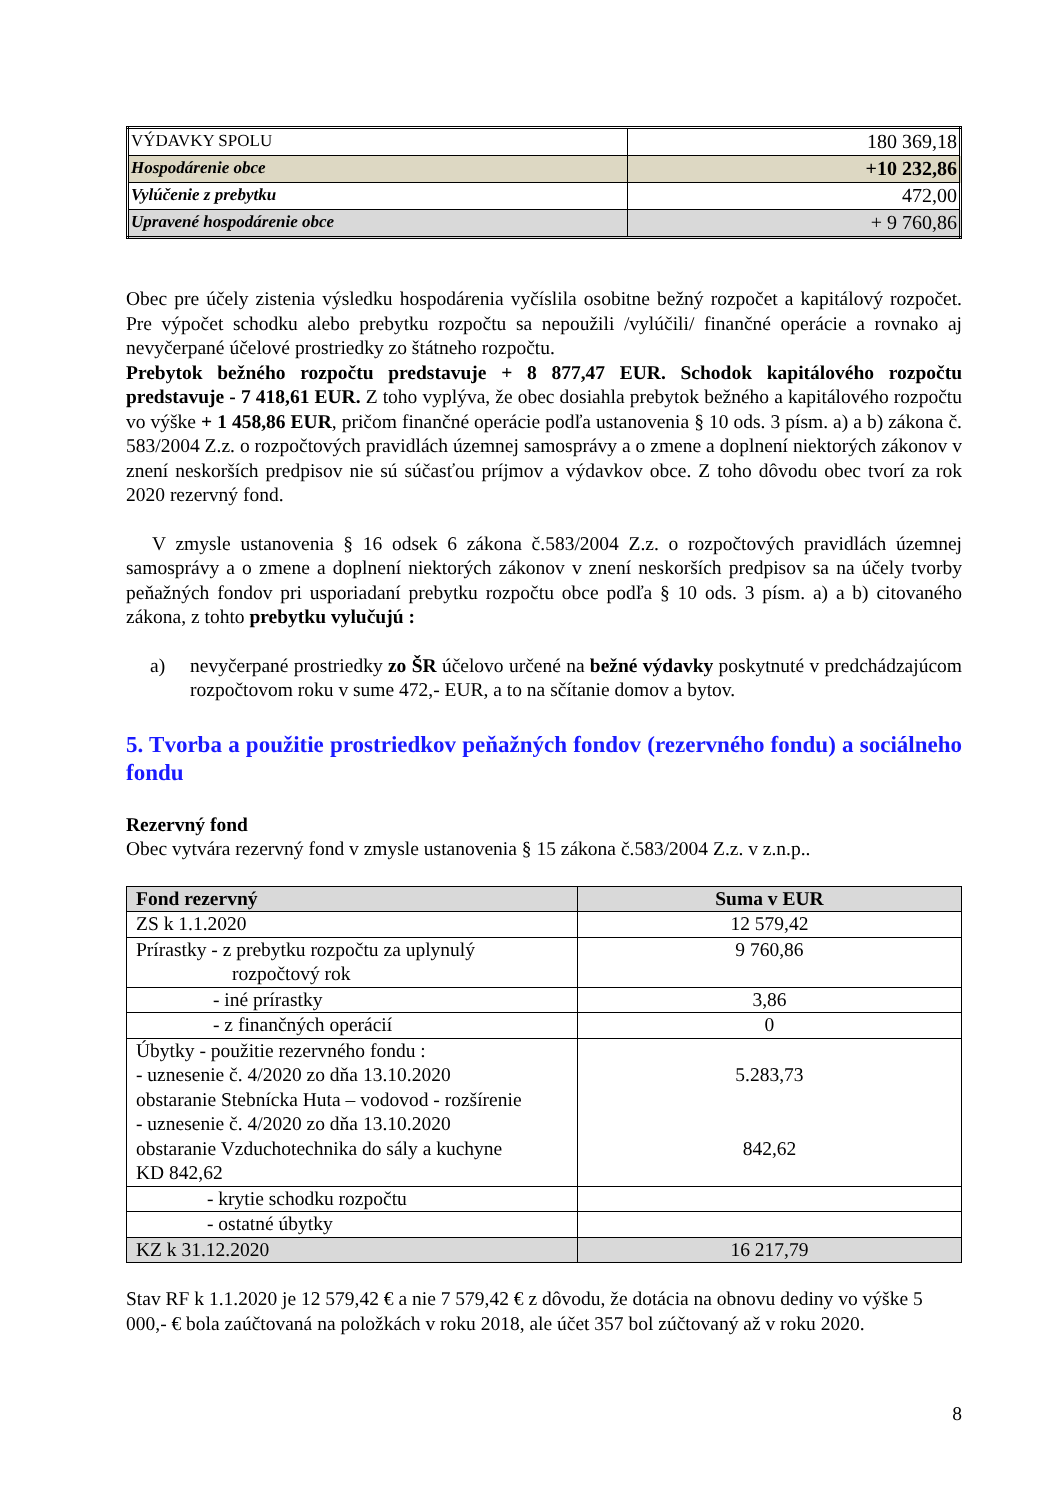| VÝDAVKY SPOLU | 180 369,18 |
| Hospodárenie obce | +10 232,86 |
| Vylúčenie z prebytku | 472,00 |
| Upravené hospodárenie obce | + 9 760,86 |
Obec pre účely zistenia výsledku hospodárenia vyčíslila osobitne bežný rozpočet a kapitálový rozpočet. Pre výpočet schodku alebo prebytku rozpočtu sa nepoužili /vylúčili/ finančné operácie a rovnako aj nevyčerpané účelové prostriedky zo štátneho rozpočtu.
Prebytok bežného rozpočtu predstavuje + 8 877,47 EUR. Schodok kapitálového rozpočtu predstavuje - 7 418,61 EUR. Z toho vyplýva, že obec dosiahla prebytok bežného a kapitálového rozpočtu vo výške + 1 458,86 EUR, pričom finančné operácie podľa ustanovenia § 10 ods. 3 písm. a) a b) zákona č. 583/2004 Z.z. o rozpočtových pravidlách územnej samosprávy a o zmene a doplnení niektorých zákonov v znení neskorších predpisov nie sú súčasťou príjmov a výdavkov obce. Z toho dôvodu obec tvorí za rok 2020 rezervný fond.
V zmysle ustanovenia § 16 odsek 6 zákona č.583/2004 Z.z. o rozpočtových pravidlách územnej samosprávy a o zmene a doplnení niektorých zákonov v znení neskorších predpisov sa na účely tvorby peňažných fondov pri usporiadaní prebytku rozpočtu obce podľa § 10 ods. 3 písm. a) a b) citovaného zákona, z tohto prebytku vylučujú :
a) nevyčerpané prostriedky zo ŠR účelovo určené na bežné výdavky poskytnuté v predchádzajúcom rozpočtovom roku v sume 472,- EUR, a to na sčítanie domov a bytov.
5. Tvorba a použitie prostriedkov peňažných fondov (rezervného fondu) a sociálneho fondu
Rezervný fond
Obec vytvára rezervný fond v zmysle ustanovenia § 15 zákona č.583/2004 Z.z. v z.n.p..
| Fond rezervný | Suma v EUR |
| --- | --- |
| ZS k 1.1.2020 | 12 579,42 |
| Prírastky - z prebytku rozpočtu za uplynulý rozpočtový rok | 9 760,86 |
| - iné prírastky | 3,86 |
| - z finančných operácií | 0 |
| Úbytky - použitie rezervného fondu : - uznesenie č. 4/2020 zo dňa 13.10.2020 obstaranie Stebnícka Huta – vodovod - rozšírenie - uznesenie č. 4/2020 zo dňa 13.10.2020 obstaranie Vzduchotechnika do sály a kuchyne KD 842,62 | 5.283,73 842,62 |
| - krytie schodku rozpočtu | |
| - ostatné úbytky | |
| KZ k 31.12.2020 | 16 217,79 |
Stav RF k 1.1.2020 je 12 579,42 € a nie 7 579,42 € z dôvodu, že dotácia na obnovu dediny vo výške 5 000,- € bola zaúčtovaná na položkách v roku 2018, ale účet 357 bol zúčtovaný až v roku 2020.
8